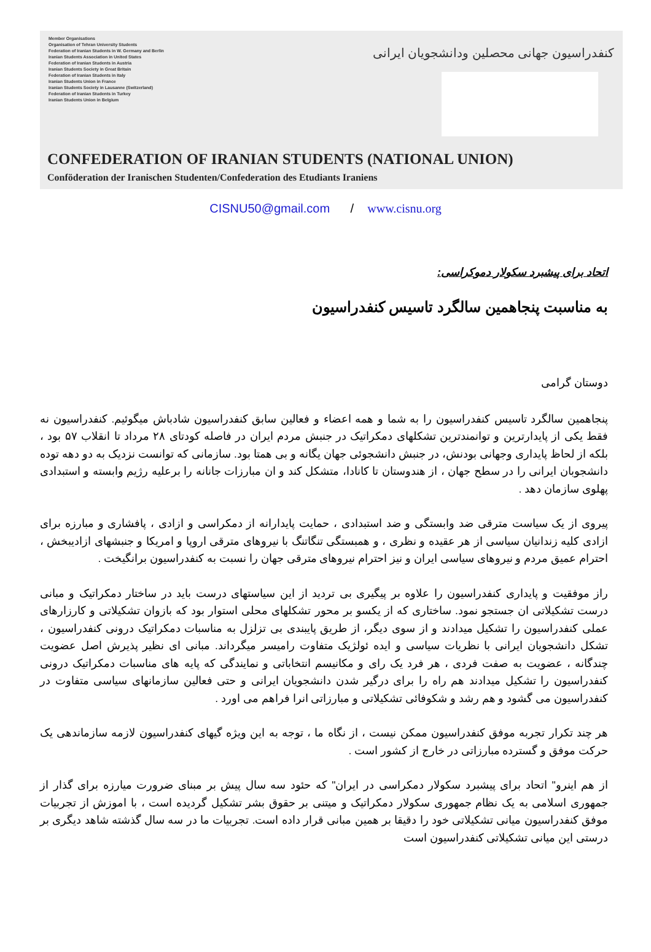Member Organisations
Organisation of Tehran University Students
Federation of Iranian Students in W. Germany and Berlin
Iranian Students Association in United States
Federation of Iranian Students in Austria
Iranian Students Society in Great Britain
Federation of Iranian Students in Italy
Iranian Students Union in France
Iranian Students Society in Lausanne (Switzerland)
Federation of Iranian Students in Turkey
Iranian Students Union in Belgium
کنفدراسیون جهانی محصلین ودانشجویان ایرانی
CONFEDERATION OF IRANIAN STUDENTS (NATIONAL UNION)
Conföderation der Iranischen Studenten/Confederation des Etudiants Iraniens
CISNU50@gmail.com / www.cisnu.org
اتحاد برای پیشبرد سکولار دموکراسی:
به مناسبت پنجاهمین سالگرد تاسیس کنفدراسیون
دوستان گرامی
پنجاهمین سالگرد تاسیس کنفدراسیون را به شما و همه اعضاء و فعالین سابق کنفدراسیون شادباش میگوئیم. کنفدراسیون نه فقط یکی از پایدارترین و توانمندترین تشکلهای دمکراتیک در جنبش مردم ایران در فاصله کودتای ۲۸ مرداد تا انقلاب ۵۷ بود ، بلکه از لحاظ پایداری وجهانی بودنش، در جنبش دانشجوئی جهان یگانه و بی همتا بود. سازمانی که توانست نزدیک به دو دهه توده دانشجوبان ایرانی را در سطح جهان ، از هندوستان تا کانادا، متشکل کند و ان مبارزات جانانه را برعلیه رژیم وابسته و استبدادی پهلوی سازمان دهد .
پیروی از یک سیاست مترقی ضد وابستگی و ضد استبدادی ، حمایت پایدارانه از دمکراسی و ازادی ، پافشاری و مبارزه برای ازادی کلیه زندانیان سیاسی از هر عقیده و نظری ، و همبستگی تنگاتنگ با نیروهای مترقی اروپا و امریکا و جنبشهای ازادیبخش ، احترام عمیق مردم و نیروهای سیاسی ایران و نیز احترام نیروهای مترقی جهان را نسبت به کنفدراسیون برانگیخت .
راز موفقیت و پایداری کنفدراسیون را علاوه بر پیگیری بی تردید از این سیاستهای درست باید در ساختار دمکراتیک و مبانی درست تشکیلاتی ان جستجو نمود. ساختاری که از یکسو بر محور تشکلهای محلی استوار بود که بازوان تشکیلاتی و کارزارهای عملی کنفدراسیون را تشکیل میدادند و از سوی دیگر، از طریق پایبندی بی تزلزل به مناسبات دمکراتیک درونی کنفدراسیون ، تشکل دانشجویان ایرانی با نظریات سیاسی و ایده ئولژیک متفاوت رامیسر میگرداند. مبانی ای نظیر پذیرش اصل عضویت چندگانه ، عضویت به صفت فردی ، هر فرد یک رای و مکانیسم انتخاباتی و نمایندگی که پایه های مناسبات دمکراتیک درونی کنفدراسیون را تشکیل میدادند هم راه را برای درگیر شدن دانشجویان ایرانی و حتی فعالین سازمانهای سیاسی متفاوت در کنفدراسیون می گشود و هم رشد و شکوفائی تشکیلاتی و مبارزاتی انرا فراهم می اورد .
هر چند تکرار تجربه موفق کنفدراسیون ممکن نیست ، از نگاه ما ، توجه به این ویژه گیهای کنفدراسیون لازمه سازماندهی یک حرکت موفق و گسترده مبارزاتی در خارج از کشور است .
از هم اینرو" اتحاد برای پیشبرد سکولار دمکراسی در ایران" که حئود سه سال پیش بر مبنای ضرورت میارزه برای گذار از جمهوری اسلامی به یک نظام جمهوری سکولار دمکراتیک و میتنی بر حقوق بشر تشکیل گردیده است ، با اموزش از تجربیات موفق کنفدراسیون میانی تشکیلاتی خود را دقیقا بر همین مبانی قرار داده است. تجربیات ما در سه سال گذشته شاهد دیگری بر درستی این میانی تشکیلاتی کنفدراسیون است